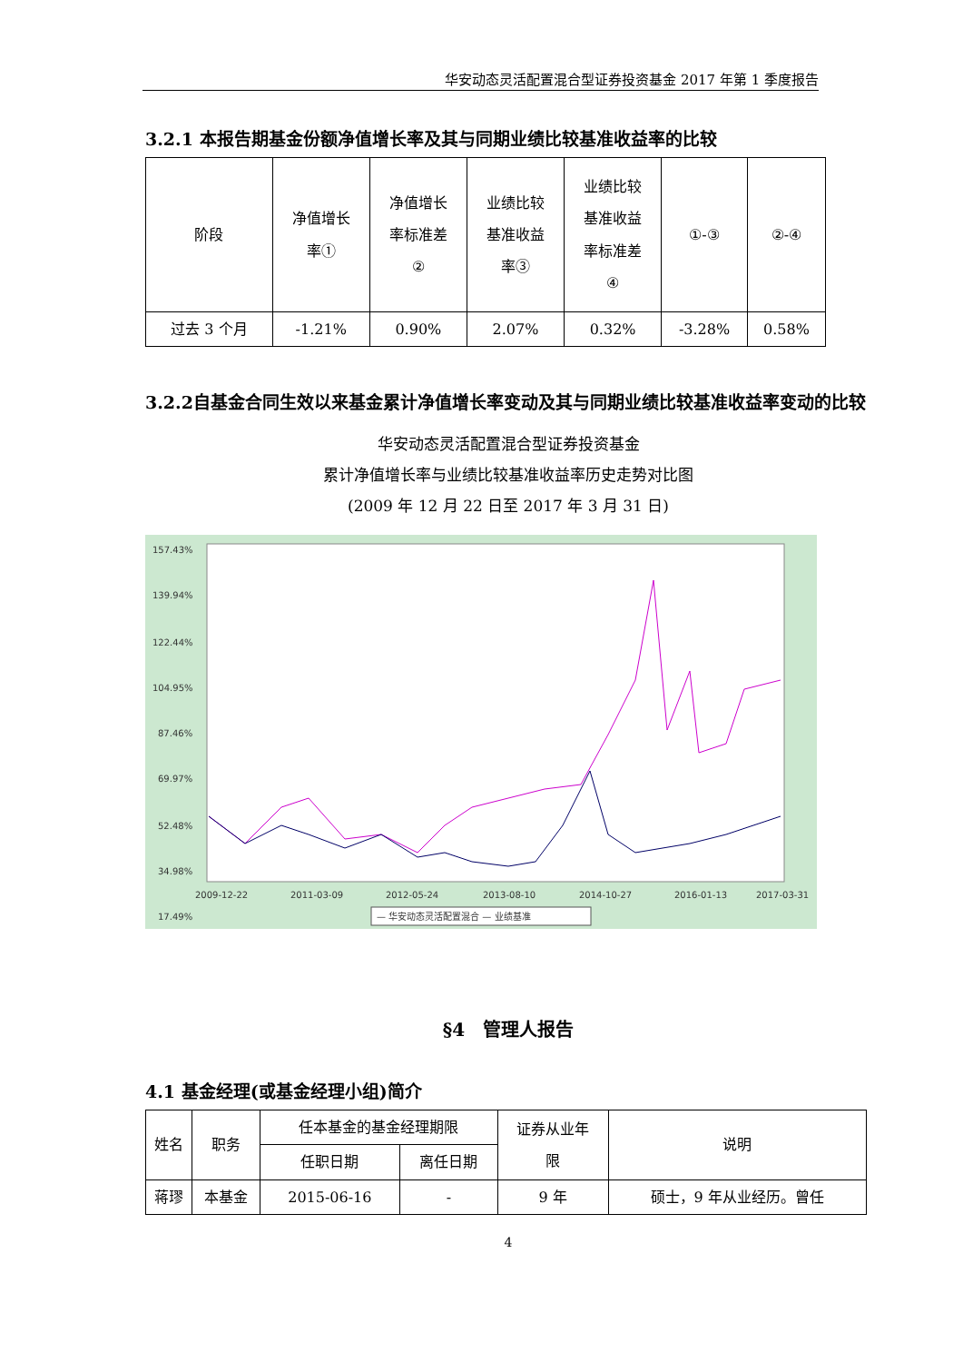华安动态灵活配置混合型证券投资基金 2017 年第 1 季度报告
3.2.1 本报告期基金份额净值增长率及其与同期业绩比较基准收益率的比较
| 阶段 | 净值增长 率① | 净值增长 率标准差 ② | 业绩比较 基准收益 率③ | 业绩比较 基准收益 率标准差 ④ | ①-③ | ②-④ |
| --- | --- | --- | --- | --- | --- | --- |
| 过去 3 个月 | -1.21% | 0.90% | 2.07% | 0.32% | -3.28% | 0.58% |
3.2.2自基金合同生效以来基金累计净值增长率变动及其与同期业绩比较基准收益率变动的比较
华安动态灵活配置混合型证券投资基金
累计净值增长率与业绩比较基准收益率历史走势对比图
(2009 年 12 月 22 日至 2017 年 3 月 31 日)
157.43%
139.94%
122.44%
104.95%
87.46%
69.97%
52.48%
34.98%
17.49%
2009-12-22
2011-03-09
2012-05-24
2013-08-10
2014-10-27
2016-01-13
2017-03-31
— 华安动态灵活配置混合 — 业绩基准
§4　管理人报告
4.1 基金经理(或基金经理小组)简介
| 姓名 | 职务 | 任本基金的基金经理期限 | | 证券从业年 限 | 说明 |
| --- | --- | --- | --- | --- | --- |
| | | 任职日期 | 离任日期 | | |
| 蒋璆 | 本基金 | 2015-06-16 | - | 9 年 | 硕士，9 年从业经历。曾任 |
4